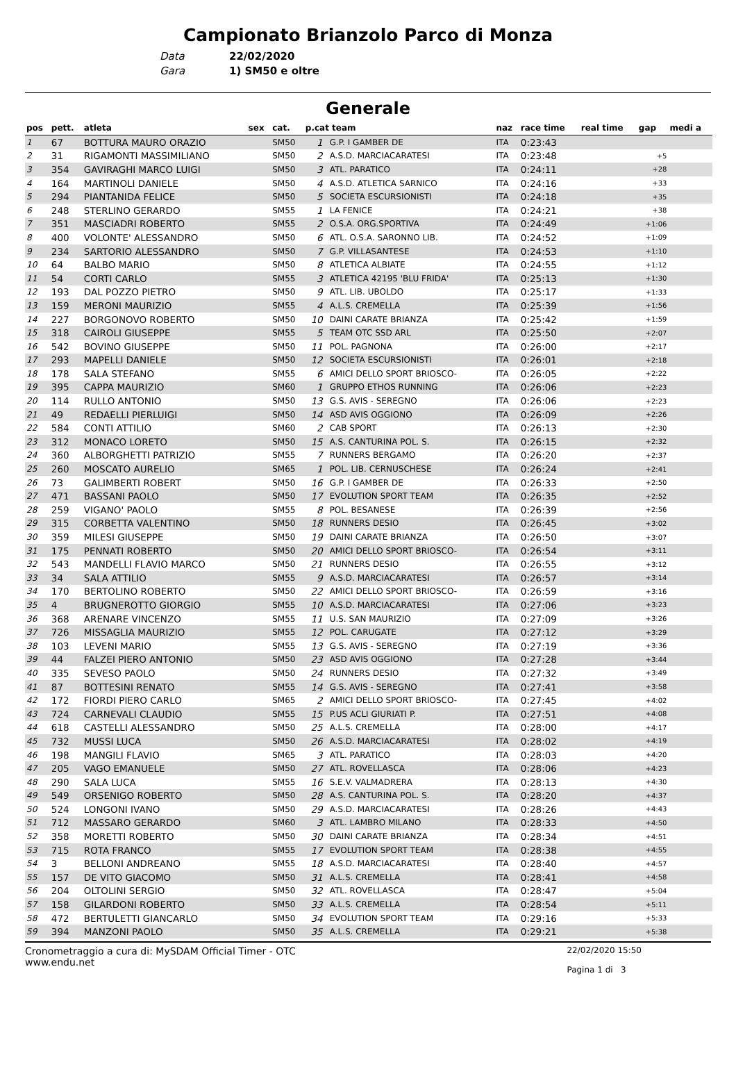Campionato Brianzolo Parco di Monza
Data 22/02/2020
Gara 1) SM50 e oltre
Generale
| pos | pett. | atleta | sex | cat. | p.cat team | | naz | race time | real time | gap | medi a |
| --- | --- | --- | --- | --- | --- | --- | --- | --- | --- | --- | --- |
| 1 | 67 | BOTTURA MAURO ORAZIO | | SM50 | 1 | G.P. I GAMBER DE | ITA | 0:23:43 | | | |
| 2 | 31 | RIGAMONTI MASSIMILIANO | | SM50 | 2 | A.S.D. MARCIACARATESI | ITA | 0:23:48 | | +5 | |
| 3 | 354 | GAVIRAGHI MARCO LUIGI | | SM50 | 3 | ATL. PARATICO | ITA | 0:24:11 | | +28 | |
| 4 | 164 | MARTINOLI DANIELE | | SM50 | 4 | A.S.D. ATLETICA SARNICO | ITA | 0:24:16 | | +33 | |
| 5 | 294 | PIANTANIDA FELICE | | SM50 | 5 | SOCIETA ESCURSIONISTI | ITA | 0:24:18 | | +35 | |
| 6 | 248 | STERLINO GERARDO | | SM55 | 1 | LA FENICE | ITA | 0:24:21 | | +38 | |
| 7 | 351 | MASCIADRI ROBERTO | | SM55 | 2 | O.S.A. ORG.SPORTIVA | ITA | 0:24:49 | | +1:06 | |
| 8 | 400 | VOLONTE' ALESSANDRO | | SM50 | 6 | ATL. O.S.A. SARONNO LIB. | ITA | 0:24:52 | | +1:09 | |
| 9 | 234 | SARTORIO ALESSANDRO | | SM50 | 7 | G.P. VILLASANTESE | ITA | 0:24:53 | | +1:10 | |
| 10 | 64 | BALBO MARIO | | SM50 | 8 | ATLETICA ALBIATE | ITA | 0:24:55 | | +1:12 | |
| 11 | 54 | CORTI CARLO | | SM55 | 3 | ATLETICA 42195 'BLU FRIDA' | ITA | 0:25:13 | | +1:30 | |
| 12 | 193 | DAL POZZO PIETRO | | SM50 | 9 | ATL. LIB. UBOLDO | ITA | 0:25:17 | | +1:33 | |
| 13 | 159 | MERONI MAURIZIO | | SM55 | 4 | A.L.S. CREMELLA | ITA | 0:25:39 | | +1:56 | |
| 14 | 227 | BORGONOVO ROBERTO | | SM50 | 10 | DAINI CARATE BRIANZA | ITA | 0:25:42 | | +1:59 | |
| 15 | 318 | CAIROLI GIUSEPPE | | SM55 | 5 | TEAM OTC SSD ARL | ITA | 0:25:50 | | +2:07 | |
| 16 | 542 | BOVINO GIUSEPPE | | SM50 | 11 | POL. PAGNONA | ITA | 0:26:00 | | +2:17 | |
| 17 | 293 | MAPELLI DANIELE | | SM50 | 12 | SOCIETA ESCURSIONISTI | ITA | 0:26:01 | | +2:18 | |
| 18 | 178 | SALA STEFANO | | SM55 | 6 | AMICI DELLO SPORT BRIOSCO- | ITA | 0:26:05 | | +2:22 | |
| 19 | 395 | CAPPA MAURIZIO | | SM60 | 1 | GRUPPO ETHOS RUNNING | ITA | 0:26:06 | | +2:23 | |
| 20 | 114 | RULLO ANTONIO | | SM50 | 13 | G.S. AVIS - SEREGNO | ITA | 0:26:06 | | +2:23 | |
| 21 | 49 | REDAELLI PIERLUIGI | | SM50 | 14 | ASD AVIS OGGIONO | ITA | 0:26:09 | | +2:26 | |
| 22 | 584 | CONTI ATTILIO | | SM60 | 2 | CAB SPORT | ITA | 0:26:13 | | +2:30 | |
| 23 | 312 | MONACO LORETO | | SM50 | 15 | A.S. CANTURINA POL. S. | ITA | 0:26:15 | | +2:32 | |
| 24 | 360 | ALBORGHETTI PATRIZIO | | SM55 | 7 | RUNNERS BERGAMO | ITA | 0:26:20 | | +2:37 | |
| 25 | 260 | MOSCATO AURELIO | | SM65 | 1 | POL. LIB. CERNUSCHESE | ITA | 0:26:24 | | +2:41 | |
| 26 | 73 | GALIMBERTI ROBERT | | SM50 | 16 | G.P. I GAMBER DE | ITA | 0:26:33 | | +2:50 | |
| 27 | 471 | BASSANI PAOLO | | SM50 | 17 | EVOLUTION SPORT TEAM | ITA | 0:26:35 | | +2:52 | |
| 28 | 259 | VIGANO' PAOLO | | SM55 | 8 | POL. BESANESE | ITA | 0:26:39 | | +2:56 | |
| 29 | 315 | CORBETTA VALENTINO | | SM50 | 18 | RUNNERS DESIO | ITA | 0:26:45 | | +3:02 | |
| 30 | 359 | MILESI GIUSEPPE | | SM50 | 19 | DAINI CARATE BRIANZA | ITA | 0:26:50 | | +3:07 | |
| 31 | 175 | PENNATI ROBERTO | | SM50 | 20 | AMICI DELLO SPORT BRIOSCO- | ITA | 0:26:54 | | +3:11 | |
| 32 | 543 | MANDELLI FLAVIO MARCO | | SM50 | 21 | RUNNERS DESIO | ITA | 0:26:55 | | +3:12 | |
| 33 | 34 | SALA ATTILIO | | SM55 | 9 | A.S.D. MARCIACARATESI | ITA | 0:26:57 | | +3:14 | |
| 34 | 170 | BERTOLINO ROBERTO | | SM50 | 22 | AMICI DELLO SPORT BRIOSCO- | ITA | 0:26:59 | | +3:16 | |
| 35 | 4 | BRUGNEROTTO GIORGIO | | SM55 | 10 | A.S.D. MARCIACARATESI | ITA | 0:27:06 | | +3:23 | |
| 36 | 368 | ARENARE VINCENZO | | SM55 | 11 | U.S. SAN MAURIZIO | ITA | 0:27:09 | | +3:26 | |
| 37 | 726 | MISSAGLIA MAURIZIO | | SM55 | 12 | POL. CARUGATE | ITA | 0:27:12 | | +3:29 | |
| 38 | 103 | LEVENI MARIO | | SM55 | 13 | G.S. AVIS - SEREGNO | ITA | 0:27:19 | | +3:36 | |
| 39 | 44 | FALZEI PIERO ANTONIO | | SM50 | 23 | ASD AVIS OGGIONO | ITA | 0:27:28 | | +3:44 | |
| 40 | 335 | SEVESO PAOLO | | SM50 | 24 | RUNNERS DESIO | ITA | 0:27:32 | | +3:49 | |
| 41 | 87 | BOTTESINI RENATO | | SM55 | 14 | G.S. AVIS - SEREGNO | ITA | 0:27:41 | | +3:58 | |
| 42 | 172 | FIORDI PIERO CARLO | | SM65 | 2 | AMICI DELLO SPORT BRIOSCO- | ITA | 0:27:45 | | +4:02 | |
| 43 | 724 | CARNEVALI CLAUDIO | | SM55 | 15 | P.US ACLI GIURIATI P. | ITA | 0:27:51 | | +4:08 | |
| 44 | 618 | CASTELLI ALESSANDRO | | SM50 | 25 | A.L.S. CREMELLA | ITA | 0:28:00 | | +4:17 | |
| 45 | 732 | MUSSI LUCA | | SM50 | 26 | A.S.D. MARCIACARATESI | ITA | 0:28:02 | | +4:19 | |
| 46 | 198 | MANGILI FLAVIO | | SM65 | 3 | ATL. PARATICO | ITA | 0:28:03 | | +4:20 | |
| 47 | 205 | VAGO EMANUELE | | SM50 | 27 | ATL. ROVELLASCA | ITA | 0:28:06 | | +4:23 | |
| 48 | 290 | SALA LUCA | | SM55 | 16 | S.E.V. VALMADRERA | ITA | 0:28:13 | | +4:30 | |
| 49 | 549 | ORSENIGO ROBERTO | | SM50 | 28 | A.S. CANTURINA POL. S. | ITA | 0:28:20 | | +4:37 | |
| 50 | 524 | LONGONI IVANO | | SM50 | 29 | A.S.D. MARCIACARATESI | ITA | 0:28:26 | | +4:43 | |
| 51 | 712 | MASSARO GERARDO | | SM60 | 3 | ATL. LAMBRO MILANO | ITA | 0:28:33 | | +4:50 | |
| 52 | 358 | MORETTI ROBERTO | | SM50 | 30 | DAINI CARATE BRIANZA | ITA | 0:28:34 | | +4:51 | |
| 53 | 715 | ROTA FRANCO | | SM55 | 17 | EVOLUTION SPORT TEAM | ITA | 0:28:38 | | +4:55 | |
| 54 | 3 | BELLONI ANDREANO | | SM55 | 18 | A.S.D. MARCIACARATESI | ITA | 0:28:40 | | +4:57 | |
| 55 | 157 | DE VITO GIACOMO | | SM50 | 31 | A.L.S. CREMELLA | ITA | 0:28:41 | | +4:58 | |
| 56 | 204 | OLTOLINI SERGIO | | SM50 | 32 | ATL. ROVELLASCA | ITA | 0:28:47 | | +5:04 | |
| 57 | 158 | GILARDONI ROBERTO | | SM50 | 33 | A.L.S. CREMELLA | ITA | 0:28:54 | | +5:11 | |
| 58 | 472 | BERTULETTI GIANCARLO | | SM50 | 34 | EVOLUTION SPORT TEAM | ITA | 0:29:16 | | +5:33 | |
| 59 | 394 | MANZONI PAOLO | | SM50 | 35 | A.L.S. CREMELLA | ITA | 0:29:21 | | +5:38 | |
Cronometraggio a cura di: MySDAM Official Timer - OTC
www.endu.net
22/02/2020 15:50
Pagina 1 di 3